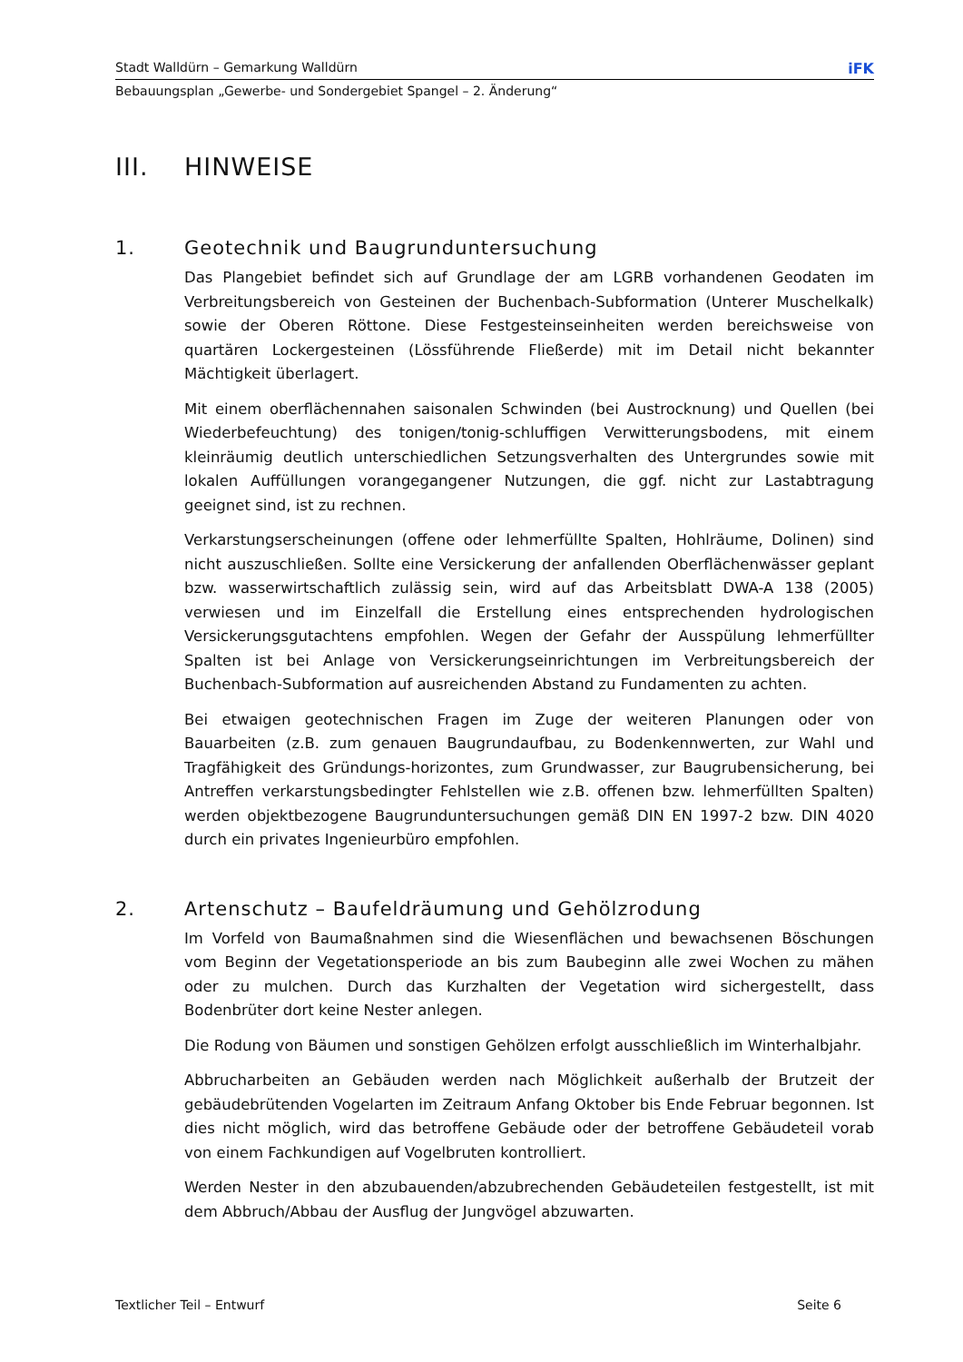Stadt Walldürn – Gemarkung Walldürn iFK
Bebauungsplan „Gewerbe- und Sondergebiet Spangel – 2. Änderung“
III. HINWEISE
1. Geotechnik und Baugrunduntersuchung
Das Plangebiet befindet sich auf Grundlage der am LGRB vorhandenen Geodaten im Verbreitungsbereich von Gesteinen der Buchenbach-Subformation (Unterer Muschelkalk) sowie der Oberen Röttone. Diese Festgesteinseinheiten werden bereichsweise von quartären Lockergesteinen (Lössführende Fließerde) mit im Detail nicht bekannter Mächtigkeit überlagert.
Mit einem oberflächennahen saisonalen Schwinden (bei Austrocknung) und Quellen (bei Wiederbefeuchtung) des tonigen/tonig-schluffigen Verwitterungsbodens, mit einem kleinräumig deutlich unterschiedlichen Setzungsverhalten des Untergrundes sowie mit lokalen Auffüllungen vorangegangener Nutzungen, die ggf. nicht zur Lastabtragung geeignet sind, ist zu rechnen.
Verkarstungserscheinungen (offene oder lehmerfüllte Spalten, Hohlräume, Dolinen) sind nicht auszuschließen. Sollte eine Versickerung der anfallenden Oberflächenwässer geplant bzw. wasserwirtschaftlich zulässig sein, wird auf das Arbeitsblatt DWA-A 138 (2005) verwiesen und im Einzelfall die Erstellung eines entsprechenden hydrologischen Versickerungsgutachtens empfohlen. Wegen der Gefahr der Ausspülung lehmerfüllter Spalten ist bei Anlage von Versickerungseinrichtungen im Verbreitungsbereich der Buchenbach-Subformation auf ausreichenden Abstand zu Fundamenten zu achten.
Bei etwaigen geotechnischen Fragen im Zuge der weiteren Planungen oder von Bauarbeiten (z.B. zum genauen Baugrundaufbau, zu Bodenkennwerten, zur Wahl und Tragfähigkeit des Gründungs-horizontes, zum Grundwasser, zur Baugrubensicherung, bei Antreffen verkarstungsbedingter Fehlstellen wie z.B. offenen bzw. lehmerfüllten Spalten) werden objektbezogene Baugrunduntersuchungen gemäß DIN EN 1997-2 bzw. DIN 4020 durch ein privates Ingenieurbüro empfohlen.
2. Artenschutz – Baufeldräumung und Gehölzrodung
Im Vorfeld von Baumaßnahmen sind die Wiesenflächen und bewachsenen Böschungen vom Beginn der Vegetationsperiode an bis zum Baubeginn alle zwei Wochen zu mähen oder zu mulchen. Durch das Kurzhalten der Vegetation wird sichergestellt, dass Bodenbrüter dort keine Nester anlegen.
Die Rodung von Bäumen und sonstigen Gehölzen erfolgt ausschließlich im Winterhalbjahr.
Abbrucharbeiten an Gebäuden werden nach Möglichkeit außerhalb der Brutzeit der gebäudebrütenden Vogelarten im Zeitraum Anfang Oktober bis Ende Februar begonnen. Ist dies nicht möglich, wird das betroffene Gebäude oder der betroffene Gebäudeteil vorab von einem Fachkundigen auf Vogelbruten kontrolliert.
Werden Nester in den abzubauenden/abzubrechenden Gebäudeteilen festgestellt, ist mit dem Abbruch/Abbau der Ausflug der Jungvögel abzuwarten.
Textlicher Teil – Entwurf Seite 6